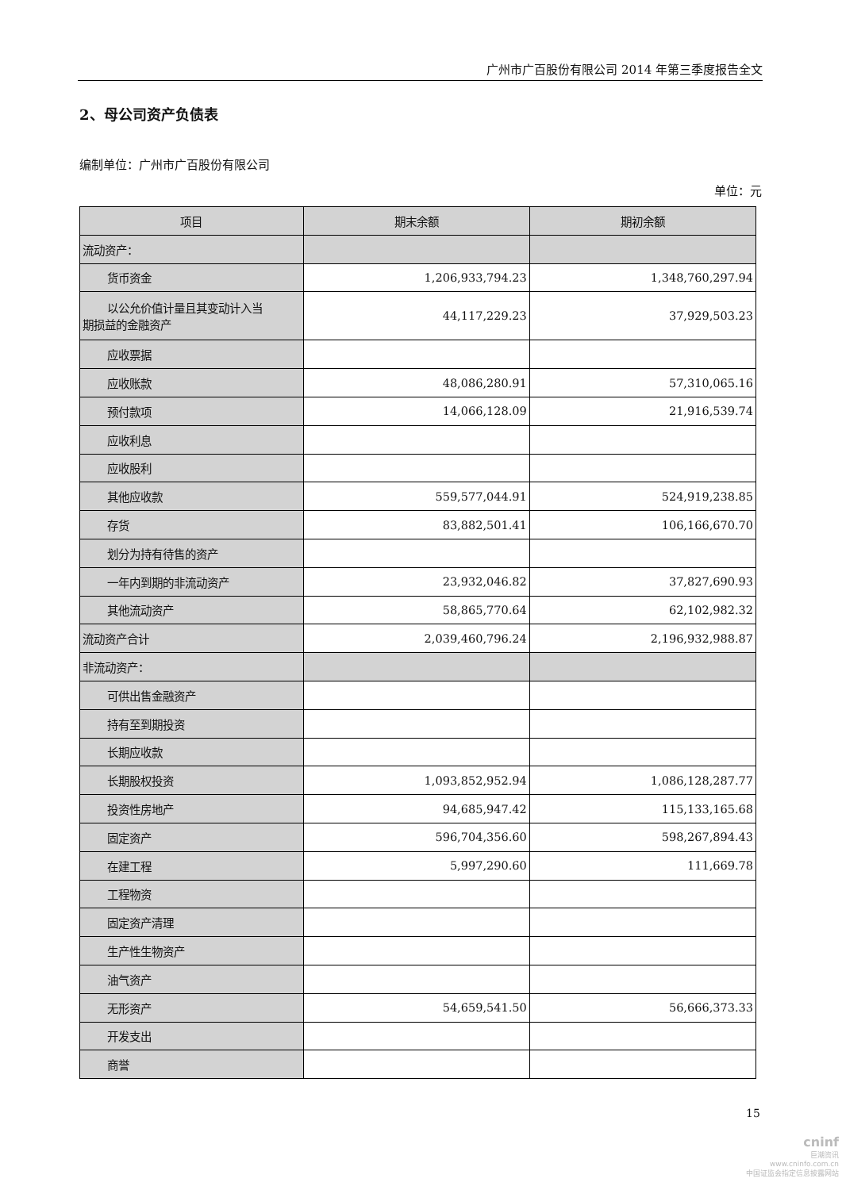广州市广百股份有限公司 2014 年第三季度报告全文
2、母公司资产负债表
编制单位：广州市广百股份有限公司
单位：元
| 项目 | 期末余额 | 期初余额 |
| --- | --- | --- |
| 流动资产： | | |
| 货币资金 | 1,206,933,794.23 | 1,348,760,297.94 |
| 以公允价值计量且其变动计入当 期损益的金融资产 | 44,117,229.23 | 37,929,503.23 |
| 应收票据 | | |
| 应收账款 | 48,086,280.91 | 57,310,065.16 |
| 预付款项 | 14,066,128.09 | 21,916,539.74 |
| 应收利息 | | |
| 应收股利 | | |
| 其他应收款 | 559,577,044.91 | 524,919,238.85 |
| 存货 | 83,882,501.41 | 106,166,670.70 |
| 划分为持有待售的资产 | | |
| 一年内到期的非流动资产 | 23,932,046.82 | 37,827,690.93 |
| 其他流动资产 | 58,865,770.64 | 62,102,982.32 |
| 流动资产合计 | 2,039,460,796.24 | 2,196,932,988.87 |
| 非流动资产： | | |
| 可供出售金融资产 | | |
| 持有至到期投资 | | |
| 长期应收款 | | |
| 长期股权投资 | 1,093,852,952.94 | 1,086,128,287.77 |
| 投资性房地产 | 94,685,947.42 | 115,133,165.68 |
| 固定资产 | 596,704,356.60 | 598,267,894.43 |
| 在建工程 | 5,997,290.60 | 111,669.78 |
| 工程物资 | | |
| 固定资产清理 | | |
| 生产性生物资产 | | |
| 油气资产 | | |
| 无形资产 | 54,659,541.50 | 56,666,373.33 |
| 开发支出 | | |
| 商誉 | | |
15
cninf
巨潮资讯
www.cninfo.com.cn
中国证监会指定信息披露网站